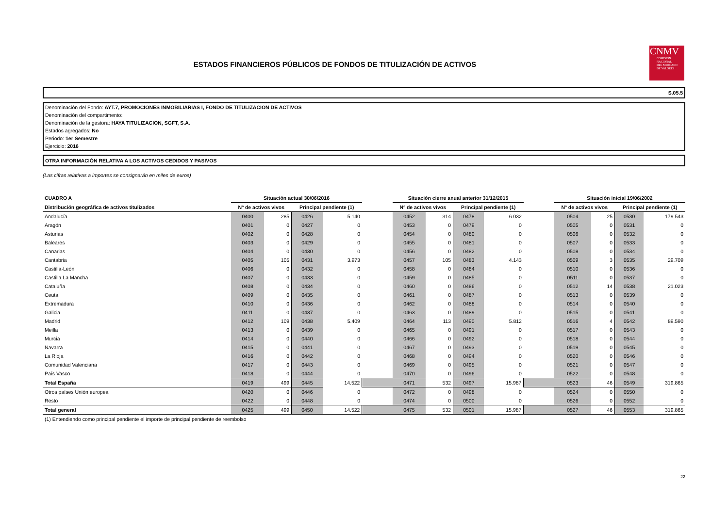ESTADOS FINANCIEROS PÚBLICOS DE FONDOS DE TITULIZACIÓN DE ACTIVOS
CNMV
COMISIÓN
NACIONAL
DEL MERCADO
DE VALORES
S.05.5
Denominación del Fondo: AYT.7, PROMOCIONES INMOBILIARIAS I, FONDO DE TITULIZACION DE ACTIVOS
Denominación del compartimento:
Denominación de la gestora: HAYA TITULIZACION, SGFT, S.A.
Estados agregados: No
Periodo: 1er Semestre
Ejercicio: 2016
OTRA INFORMACIÓN RELATIVA A LOS ACTIVOS CEDIDOS Y PASIVOS
(Las cifras relativas a importes se consignarán en miles de euros)
| CUADRO A | Situación actual 30/06/2016 | | | | | Situación cierre anual anterior 31/12/2015 | | | | | Situación inicial 19/06/2002 | | | |
| --- | --- | --- | --- | --- | --- | --- | --- | --- | --- | --- | --- | --- | --- | --- |
| Distribución geográfica de activos titulizados | Nº de activos vivos | | Principal pendiente (1) | | | Nº de activos vivos | | Principal pendiente (1) | | | Nº de activos vivos | | Principal pendiente (1) | |
| Andalucía | 0400 | 285 | 0426 | 5.140 | | 0452 | 314 | 0478 | 6.032 | | 0504 | 25 | 0530 | 179.543 |
| Aragón | 0401 | 0 | 0427 | 0 | | 0453 | 0 | 0479 | 0 | | 0505 | 0 | 0531 | 0 |
| Asturias | 0402 | 0 | 0428 | 0 | | 0454 | 0 | 0480 | 0 | | 0506 | 0 | 0532 | 0 |
| Baleares | 0403 | 0 | 0429 | 0 | | 0455 | 0 | 0481 | 0 | | 0507 | 0 | 0533 | 0 |
| Canarias | 0404 | 0 | 0430 | 0 | | 0456 | 0 | 0482 | 0 | | 0508 | 0 | 0534 | 0 |
| Cantabria | 0405 | 105 | 0431 | 3.973 | | 0457 | 105 | 0483 | 4.143 | | 0509 | 3 | 0535 | 29.709 |
| Castilla-León | 0406 | 0 | 0432 | 0 | | 0458 | 0 | 0484 | 0 | | 0510 | 0 | 0536 | 0 |
| Castilla La Mancha | 0407 | 0 | 0433 | 0 | | 0459 | 0 | 0485 | 0 | | 0511 | 0 | 0537 | 0 |
| Cataluña | 0408 | 0 | 0434 | 0 | | 0460 | 0 | 0486 | 0 | | 0512 | 14 | 0538 | 21.023 |
| Ceuta | 0409 | 0 | 0435 | 0 | | 0461 | 0 | 0487 | 0 | | 0513 | 0 | 0539 | 0 |
| Extremadura | 0410 | 0 | 0436 | 0 | | 0462 | 0 | 0488 | 0 | | 0514 | 0 | 0540 | 0 |
| Galicia | 0411 | 0 | 0437 | 0 | | 0463 | 0 | 0489 | 0 | | 0515 | 0 | 0541 | 0 |
| Madrid | 0412 | 109 | 0438 | 5.409 | | 0464 | 113 | 0490 | 5.812 | | 0516 | 4 | 0542 | 89.590 |
| Meilla | 0413 | 0 | 0439 | 0 | | 0465 | 0 | 0491 | 0 | | 0517 | 0 | 0543 | 0 |
| Murcia | 0414 | 0 | 0440 | 0 | | 0466 | 0 | 0492 | 0 | | 0518 | 0 | 0544 | 0 |
| Navarra | 0415 | 0 | 0441 | 0 | | 0467 | 0 | 0493 | 0 | | 0519 | 0 | 0545 | 0 |
| La Rioja | 0416 | 0 | 0442 | 0 | | 0468 | 0 | 0494 | 0 | | 0520 | 0 | 0546 | 0 |
| Comunidad Valenciana | 0417 | 0 | 0443 | 0 | | 0469 | 0 | 0495 | 0 | | 0521 | 0 | 0547 | 0 |
| País Vasco | 0418 | 0 | 0444 | 0 | | 0470 | 0 | 0496 | 0 | | 0522 | 0 | 0548 | 0 |
| Total España | 0419 | 499 | 0445 | 14.522 | | 0471 | 532 | 0497 | 15.987 | | 0523 | 46 | 0549 | 319.865 |
| Otros países Unión europea | 0420 | 0 | 0446 | 0 | | 0472 | 0 | 0498 | 0 | | 0524 | 0 | 0550 | 0 |
| Resto | 0422 | 0 | 0448 | 0 | | 0474 | 0 | 0500 | 0 | | 0526 | 0 | 0552 | 0 |
| Total general | 0425 | 499 | 0450 | 14.522 | | 0475 | 532 | 0501 | 15.987 | | 0527 | 46 | 0553 | 319.865 |
(1) Entendiendo como principal pendiente el importe de principal pendiente de reembolso
22